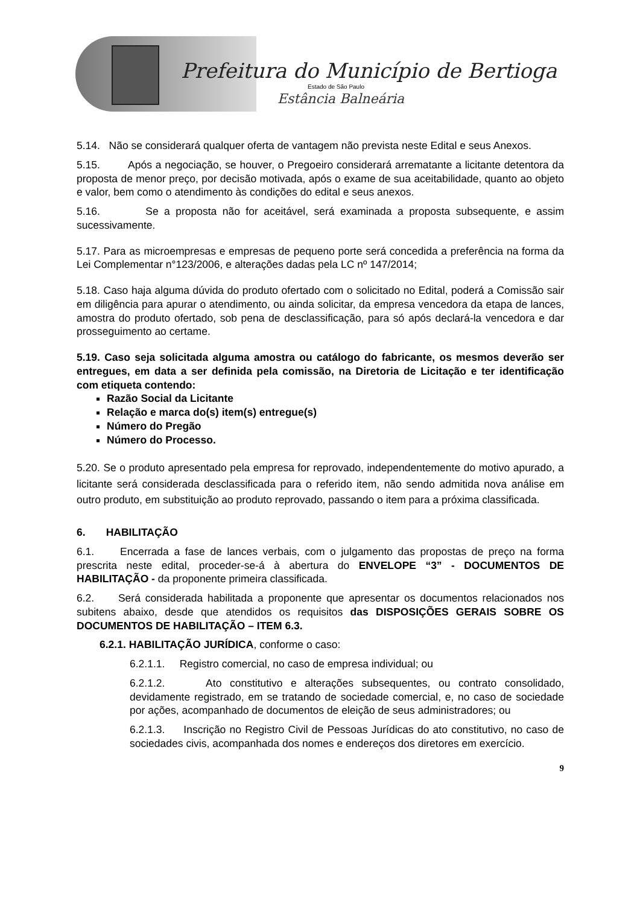Prefeitura do Município de Bertioga
Estado de São Paulo
Estância Balneária
5.14. Não se considerará qualquer oferta de vantagem não prevista neste Edital e seus Anexos.
5.15. Após a negociação, se houver, o Pregoeiro considerará arrematante a licitante detentora da proposta de menor preço, por decisão motivada, após o exame de sua aceitabilidade, quanto ao objeto e valor, bem como o atendimento às condições do edital e seus anexos.
5.16. Se a proposta não for aceitável, será examinada a proposta subsequente, e assim sucessivamente.
5.17. Para as microempresas e empresas de pequeno porte será concedida a preferência na forma da Lei Complementar n°123/2006, e alterações dadas pela LC nº 147/2014;
5.18. Caso haja alguma dúvida do produto ofertado com o solicitado no Edital, poderá a Comissão sair em diligência para apurar o atendimento, ou ainda solicitar, da empresa vencedora da etapa de lances, amostra do produto ofertado, sob pena de desclassificação, para só após declará-la vencedora e dar prosseguimento ao certame.
5.19. Caso seja solicitada alguma amostra ou catálogo do fabricante, os mesmos deverão ser entregues, em data a ser definida pela comissão, na Diretoria de Licitação e ter identificação com etiqueta contendo:
Razão Social da Licitante
Relação e marca do(s) item(s) entregue(s)
Número do Pregão
Número do Processo.
5.20. Se o produto apresentado pela empresa for reprovado, independentemente do motivo apurado, a licitante será considerada desclassificada para o referido item, não sendo admitida nova análise em outro produto, em substituição ao produto reprovado, passando o item para a próxima classificada.
6. HABILITAÇÃO
6.1. Encerrada a fase de lances verbais, com o julgamento das propostas de preço na forma prescrita neste edital, proceder-se-á à abertura do ENVELOPE “3” - DOCUMENTOS DE HABILITAÇÃO - da proponente primeira classificada.
6.2. Será considerada habilitada a proponente que apresentar os documentos relacionados nos subitens abaixo, desde que atendidos os requisitos das DISPOSIÇÕES GERAIS SOBRE OS DOCUMENTOS DE HABILITAÇÃO – ITEM 6.3.
6.2.1. HABILITAÇÃO JURÍDICA, conforme o caso:
6.2.1.1. Registro comercial, no caso de empresa individual; ou
6.2.1.2. Ato constitutivo e alterações subsequentes, ou contrato consolidado, devidamente registrado, em se tratando de sociedade comercial, e, no caso de sociedade por ações, acompanhado de documentos de eleição de seus administradores; ou
6.2.1.3. Inscrição no Registro Civil de Pessoas Jurídicas do ato constitutivo, no caso de sociedades civis, acompanhada dos nomes e endereços dos diretores em exercício.
9